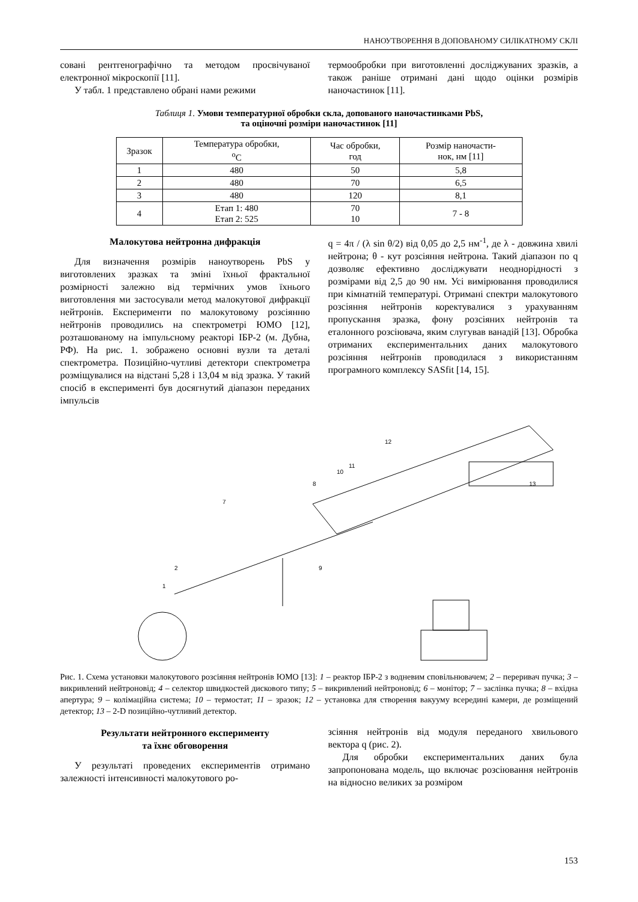НАНОУТВОРЕННЯ В ДОПОВАНОМУ СИЛІКАТНОМУ СКЛІ
совані рентгенографічно та методом просвічуваної електронної мікроскопії [11].
У табл. 1 представлено обрані нами режими
термообробки при виготовленні досліджуваних зразків, а також раніше отримані дані щодо оцінки розмірів наночастинок [11].
Таблиця 1. Умови температурної обробки скла, допованого наночастинками PbS,
та оціночні розміри наночастинок [11]
| Зразок | Температура обробки, <sup>o</sup> C | Час обробки, год | Розмір наночасти- нок, нм [11] |
| --- | --- | --- | --- |
| 1 | 480 | 50 | 5,8 |
| 2 | 480 | 70 | 6,5 |
| 3 | 480 | 120 | 8,1 |
| 4 | Етап 1: 480 Етап 2: 525 | 70 10 | 7 - 8 |
Малокутова нейтронна дифракція
Для визначення розмірів наноутворень PbS у виготовлених зразках та зміні їхньої фрактальної розмірності залежно від термічних умов їхнього виготовлення ми застосували метод малокутової дифракції нейтронів. Експерименти по малокутовому розсіянню нейтронів проводились на спектрометрі ЮМО [12], розташованому на імпульсному реакторі ІБР-2 (м. Дубна, РФ). На рис. 1. зображено основні вузли та деталі спектрометра. Позиційно-чутливі детектори спектрометра розміщувалися на відстані 5,28 і 13,04 м від зразка. У такий спосіб в експерименті був досягнутий діапазон переданих імпульсів
q = 4π / (λ sin θ/2) від 0,05 до 2,5 нм<sup>-1</sup>, де λ - довжина хвилі нейтрона; θ - кут розсіяння нейтрона. Такий діапазон по q дозволяє ефективно досліджувати неоднорідності з розмірами від 2,5 до 90 нм. Усі вимірювання проводилися при кімнатній температурі. Отримані спектри малокутового розсіяння нейтронів коректувалися з урахуванням пропускання зразка, фону розсіяних нейтронів та еталонного розсіювача, яким слугував ванадій [13]. Обробка отриманих експериментальних даних малокутового розсіяння нейтронів проводилася з використанням програмного комплексу SASfit [14, 15].
1
2
7
8
9
10
11
12
13
Рис. 1. Схема установки малокутового розсіяння нейтронів ЮМО [13]: 1 – реактор ІБР-2 з водневим сповільнювачем; 2 – переривач пучка; 3 – викривлений нейтроновід; 4 – селектор швидкостей дискового типу; 5 – викривлений нейтроновід; 6 – монітор; 7 – заслінка пучка; 8 – вхідна апертура; 9 – колімаційна система; 10 – термостат; 11 – зразок; 12 – установка для створення вакууму всередині камери, де розміщений детектор; 13 – 2-D позиційно-чутливий детектор.
Результати нейтронного експерименту
та їхнє обговорення
У результаті проведених експериментів отримано залежності інтенсивності малокутового ро-
зсіяння нейтронів від модуля переданого хвильового вектора q (рис. 2).
Для обробки експериментальних даних була запропонована модель, що включає розсіювання нейтронів на відносно великих за розміром
153